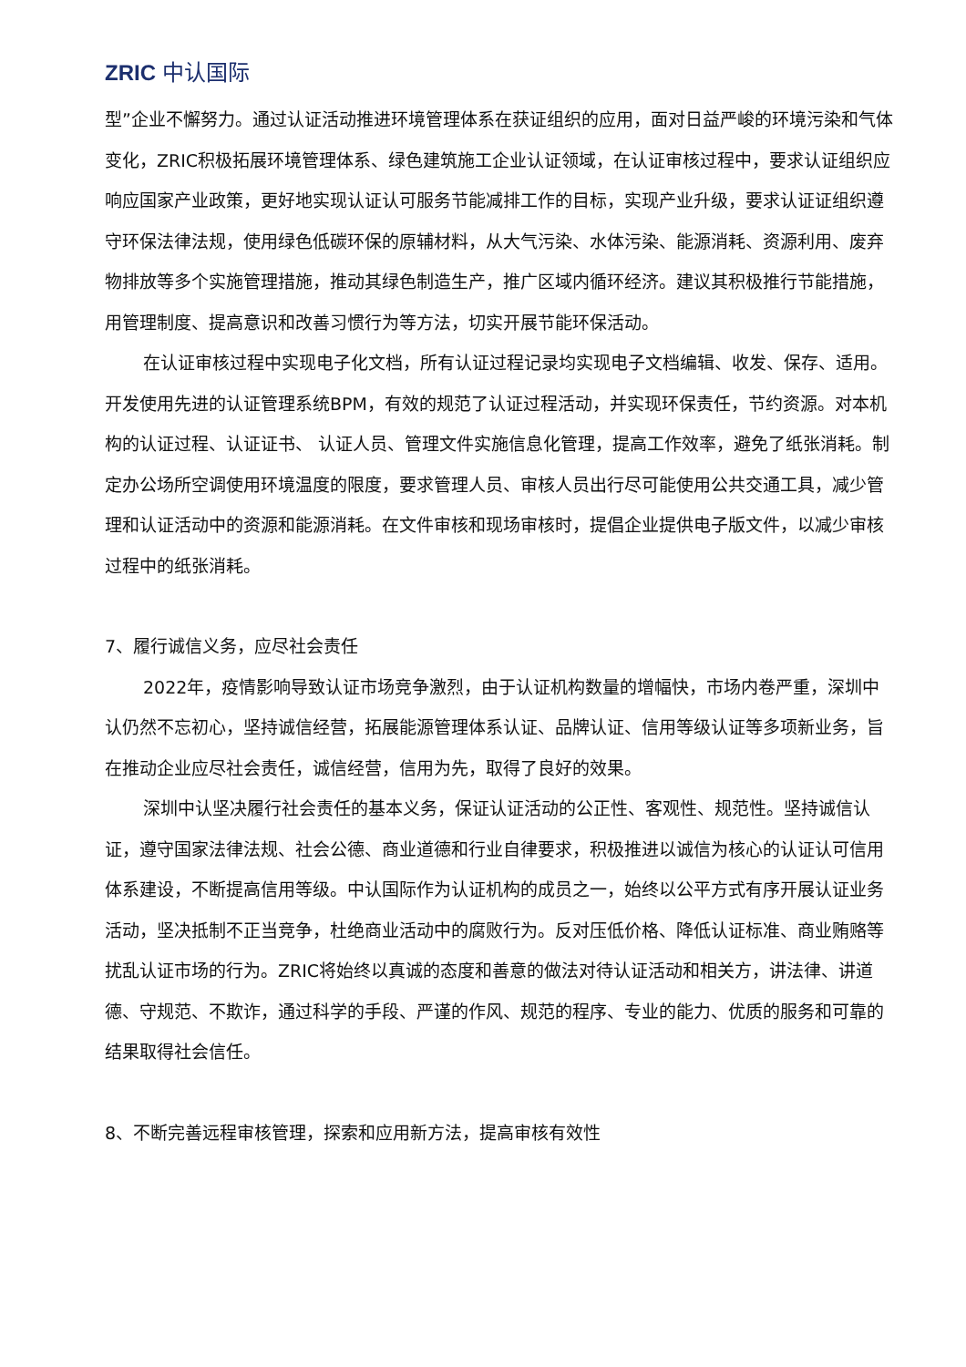ZRIC 中认国际
型”企业不懈努力。通过认证活动推进环境管理体系在获证组织的应用，面对日益严峻的环境污染和气体变化，ZRIC积极拓展环境管理体系、绿色建筑施工企业认证领域，在认证审核过程中，要求认证组织应响应国家产业政策，更好地实现认证认可服务节能减排工作的目标，实现产业升级，要求认证证组织遵守环保法律法规，使用绿色低碳环保的原辅材料，从大气污染、水体污染、能源消耗、资源利用、废弃物排放等多个实施管理措施，推动其绿色制造生产，推广区域内循环经济。建议其积极推行节能措施，用管理制度、提高意识和改善习惯行为等方法，切实开展节能环保活动。
在认证审核过程中实现电子化文档，所有认证过程记录均实现电子文档编辑、收发、保存、适用。开发使用先进的认证管理系统BPM，有效的规范了认证过程活动，并实现环保责任，节约资源。对本机构的认证过程、认证证书、 认证人员、管理文件实施信息化管理，提高工作效率，避免了纸张消耗。制定办公场所空调使用环境温度的限度，要求管理人员、审核人员出行尽可能使用公共交通工具，减少管理和认证活动中的资源和能源消耗。在文件审核和现场审核时，提倡企业提供电子版文件，以减少审核过程中的纸张消耗。
7、履行诚信义务，应尽社会责任
2022年，疫情影响导致认证市场竞争激烈，由于认证机构数量的增幅快，市场内卷严重，深圳中认仍然不忘初心，坚持诚信经营，拓展能源管理体系认证、品牌认证、信用等级认证等多项新业务，旨在推动企业应尽社会责任，诚信经营，信用为先，取得了良好的效果。
深圳中认坚决履行社会责任的基本义务，保证认证活动的公正性、客观性、规范性。坚持诚信认证，遵守国家法律法规、社会公德、商业道德和行业自律要求，积极推进以诚信为核心的认证认可信用体系建设，不断提高信用等级。中认国际作为认证机构的成员之一，始终以公平方式有序开展认证业务活动，坚决抵制不正当竞争，杜绝商业活动中的腐败行为。反对压低价格、降低认证标准、商业贿赂等扰乱认证市场的行为。ZRIC将始终以真诚的态度和善意的做法对待认证活动和相关方，讲法律、讲道德、守规范、不欺诈，通过科学的手段、严谨的作风、规范的程序、专业的能力、优质的服务和可靠的结果取得社会信任。
8、不断完善远程审核管理，探索和应用新方法，提高审核有效性